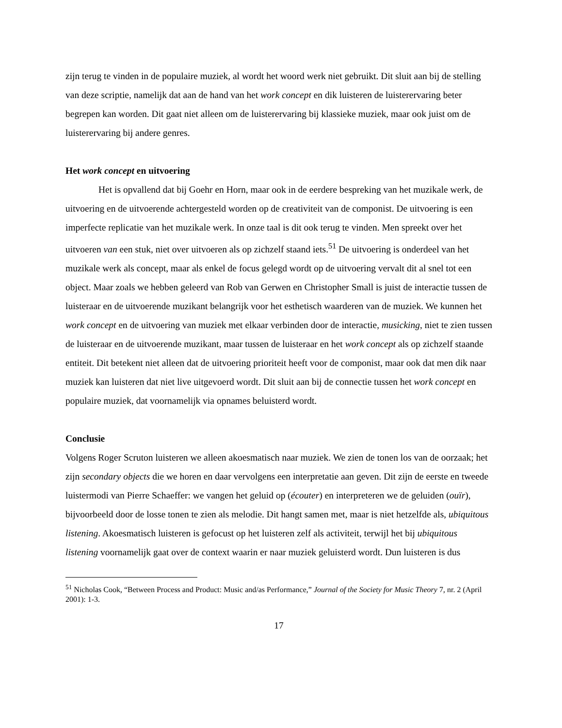zijn terug te vinden in de populaire muziek, al wordt het woord werk niet gebruikt. Dit sluit aan bij de stelling van deze scriptie, namelijk dat aan de hand van het work concept en dik luisteren de luisterervaring beter begrepen kan worden. Dit gaat niet alleen om de luisterervaring bij klassieke muziek, maar ook juist om de luisterervaring bij andere genres.
Het work concept en uitvoering
Het is opvallend dat bij Goehr en Horn, maar ook in de eerdere bespreking van het muzikale werk, de uitvoering en de uitvoerende achtergesteld worden op de creativiteit van de componist. De uitvoering is een imperfecte replicatie van het muzikale werk. In onze taal is dit ook terug te vinden. Men spreekt over het uitvoeren van een stuk, niet over uitvoeren als op zichzelf staand iets.<sup>51</sup> De uitvoering is onderdeel van het muzikale werk als concept, maar als enkel de focus gelegd wordt op de uitvoering vervalt dit al snel tot een object. Maar zoals we hebben geleerd van Rob van Gerwen en Christopher Small is juist de interactie tussen de luisteraar en de uitvoerende muzikant belangrijk voor het esthetisch waarderen van de muziek. We kunnen het work concept en de uitvoering van muziek met elkaar verbinden door de interactie, musicking, niet te zien tussen de luisteraar en de uitvoerende muzikant, maar tussen de luisteraar en het work concept als op zichzelf staande entiteit. Dit betekent niet alleen dat de uitvoering prioriteit heeft voor de componist, maar ook dat men dik naar muziek kan luisteren dat niet live uitgevoerd wordt. Dit sluit aan bij de connectie tussen het work concept en populaire muziek, dat voornamelijk via opnames beluisterd wordt.
Conclusie
Volgens Roger Scruton luisteren we alleen akoesmatisch naar muziek. We zien de tonen los van de oorzaak; het zijn secondary objects die we horen en daar vervolgens een interpretatie aan geven. Dit zijn de eerste en tweede luistermodi van Pierre Schaeffer: we vangen het geluid op (écouter) en interpreteren we de geluiden (ouïr), bijvoorbeeld door de losse tonen te zien als melodie. Dit hangt samen met, maar is niet hetzelfde als, ubiquitous listening. Akoesmatisch luisteren is gefocust op het luisteren zelf als activiteit, terwijl het bij ubiquitous listening voornamelijk gaat over de context waarin er naar muziek geluisterd wordt. Dun luisteren is dus
<sup>51</sup> Nicholas Cook, “Between Process and Product: Music and/as Performance,” Journal of the Society for Music Theory 7, nr. 2 (April 2001): 1-3.
17